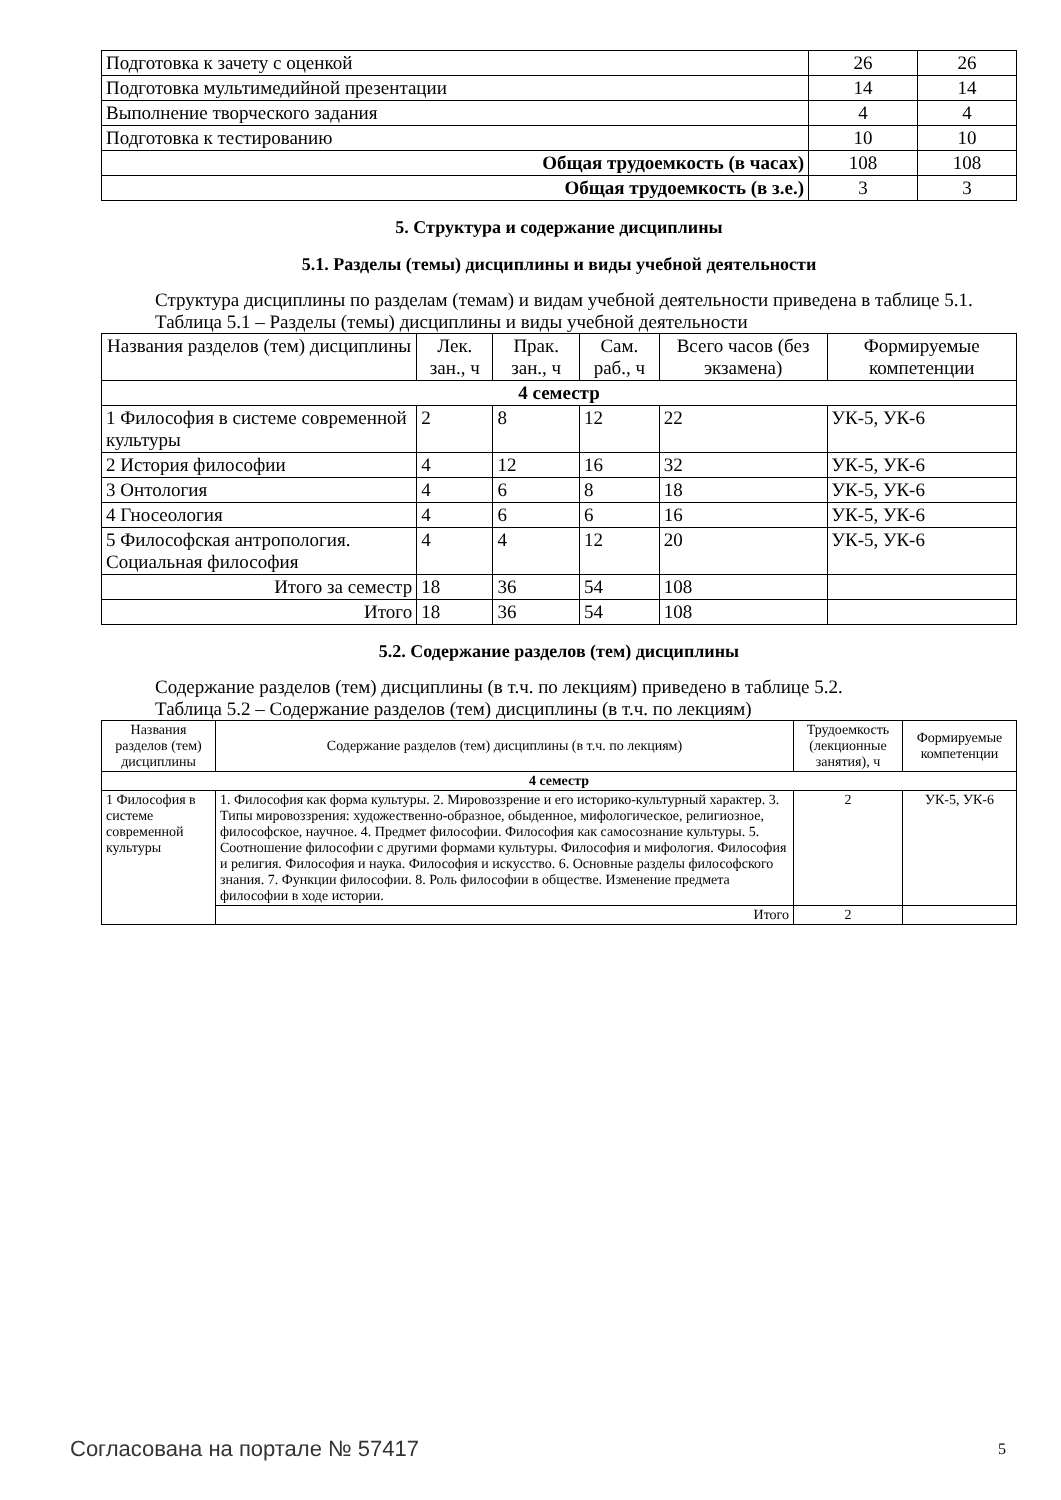| Подготовка к зачету с оценкой | 26 | 26 |
| Подготовка мультимедийной презентации | 14 | 14 |
| Выполнение творческого задания | 4 | 4 |
| Подготовка к тестированию | 10 | 10 |
| Общая трудоемкость (в часах) | 108 | 108 |
| Общая трудоемкость (в з.е.) | 3 | 3 |
5. Структура и содержание дисциплины
5.1. Разделы (темы) дисциплины и виды учебной деятельности
Структура дисциплины по разделам (темам) и видам учебной деятельности приведена в таблице 5.1.
Таблица 5.1 – Разделы (темы) дисциплины и виды учебной деятельности
| Названия разделов (тем) дисциплины | Лек. зан., ч | Прак. зан., ч | Сам. раб., ч | Всего часов (без экзамена) | Формируемые компетенции |
| --- | --- | --- | --- | --- | --- |
| 4 семестр | | | | | |
| 1 Философия в системе современной культуры | 2 | 8 | 12 | 22 | УК-5, УК-6 |
| 2 История философии | 4 | 12 | 16 | 32 | УК-5, УК-6 |
| 3 Онтология | 4 | 6 | 8 | 18 | УК-5, УК-6 |
| 4 Гносеология | 4 | 6 | 6 | 16 | УК-5, УК-6 |
| 5 Философская антропология. Социальная философия | 4 | 4 | 12 | 20 | УК-5, УК-6 |
| Итого за семестр | 18 | 36 | 54 | 108 | |
| Итого | 18 | 36 | 54 | 108 | |
5.2. Содержание разделов (тем) дисциплины
Содержание разделов (тем) дисциплины (в т.ч. по лекциям) приведено в таблице 5.2.
Таблица 5.2 – Содержание разделов (тем) дисциплины (в т.ч. по лекциям)
| Названия разделов (тем) дисциплины | Содержание разделов (тем) дисциплины (в т.ч. по лекциям) | Трудоемкость (лекционные занятия), ч | Формируемые компетенции |
| --- | --- | --- | --- |
| 4 семестр | | | |
| 1 Философия в системе современной культуры | 1. Философия как форма культуры. 2. Мировоззрение и его историко-культурный характер. 3. Типы мировоззрения: художественно-образное, обыденное, мифологическое, религиозное, философское, научное. 4. Предмет философии. Философия как самосознание культуры. 5. Соотношение философии с другими формами культуры. Философия и мифология. Философия и религия. Философия и наука. Философия и искусство. 6. Основные разделы философского знания. 7. Функции философии. 8. Роль философии в обществе. Изменение предмета философии в ходе истории. | 2 | УК-5, УК-6 |
| | Итого | 2 | |
Согласована на портале № 57417 5